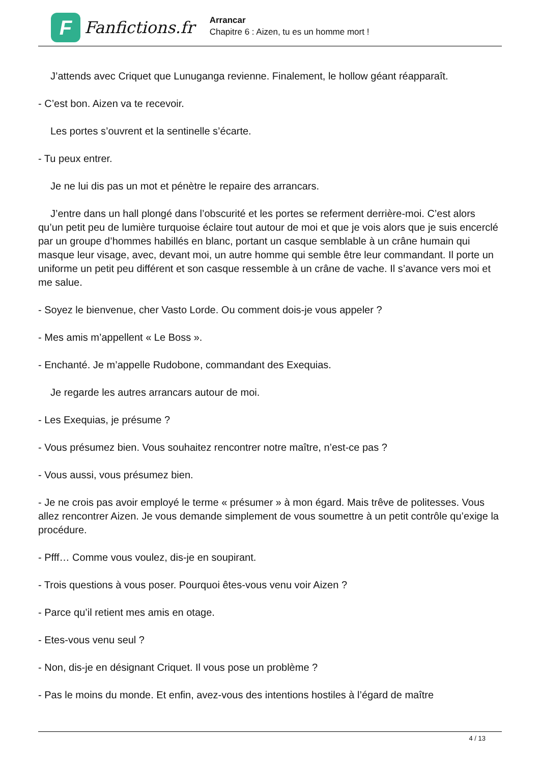F
Fanfictions.fr
Arrancar
Chapitre 6 : Aizen, tu es un homme mort !
J’attends avec Criquet que Lunuganga revienne. Finalement, le hollow géant réapparaît.
- C’est bon. Aizen va te recevoir.
Les portes s’ouvrent et la sentinelle s’écarte.
- Tu peux entrer.
Je ne lui dis pas un mot et pénètre le repaire des arrancars.
J’entre dans un hall plongé dans l’obscurité et les portes se referment derrière-moi. C’est alors qu’un petit peu de lumière turquoise éclaire tout autour de moi et que je vois alors que je suis encerclé par un groupe d’hommes habillés en blanc, portant un casque semblable à un crâne humain qui masque leur visage, avec, devant moi, un autre homme qui semble être leur commandant. Il porte un uniforme un petit peu différent et son casque ressemble à un crâne de vache. Il s’avance vers moi et me salue.
- Soyez le bienvenue, cher Vasto Lorde. Ou comment dois-je vous appeler ?
- Mes amis m’appellent « Le Boss ».
- Enchanté. Je m’appelle Rudobone, commandant des Exequias.
Je regarde les autres arrancars autour de moi.
- Les Exequias, je présume ?
- Vous présumez bien. Vous souhaitez rencontrer notre maître, n’est-ce pas ?
- Vous aussi, vous présumez bien.
- Je ne crois pas avoir employé le terme « présumer » à mon égard. Mais trêve de politesses. Vous allez rencontrer Aizen. Je vous demande simplement de vous soumettre à un petit contrôle qu’exige la procédure.
- Pfff… Comme vous voulez, dis-je en soupirant.
- Trois questions à vous poser. Pourquoi êtes-vous venu voir Aizen ?
- Parce qu’il retient mes amis en otage.
- Etes-vous venu seul ?
- Non, dis-je en désignant Criquet. Il vous pose un problème ?
- Pas le moins du monde. Et enfin, avez-vous des intentions hostiles à l’égard de maître
4 / 13